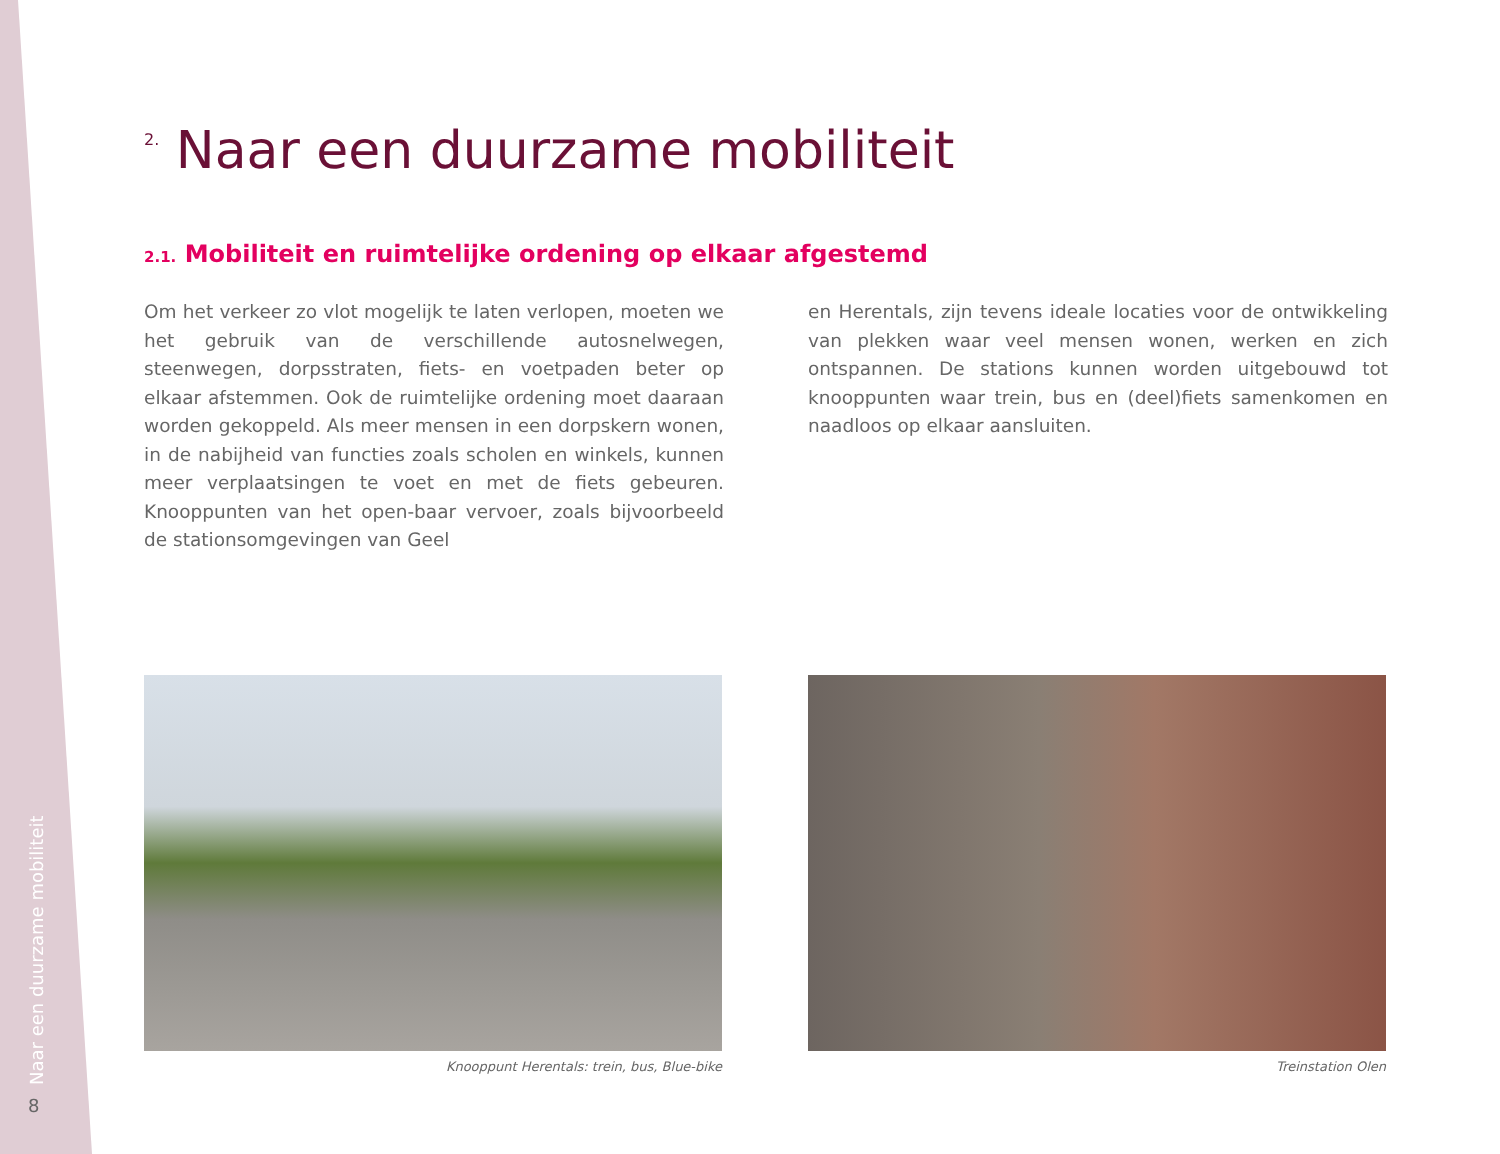<sup>2.</sup> Naar een duurzame mobiliteit
2.1. Mobiliteit en ruimtelijke ordening op elkaar afgestemd
Om het verkeer zo vlot mogelijk te laten verlopen, moeten we het gebruik van de verschillende autosnelwegen, steenwegen, dorpsstraten, fiets- en voetpaden beter op elkaar afstemmen. Ook de ruimtelijke ordening moet daaraan worden gekoppeld. Als meer mensen in een dorpskern wonen, in de nabijheid van functies zoals scholen en winkels, kunnen meer verplaatsingen te voet en met de fiets gebeuren. Knooppunten van het open-baar vervoer, zoals bijvoorbeeld de stationsomgevingen van Geel
en Herentals, zijn tevens ideale locaties voor de ontwikkeling van plekken waar veel mensen wonen, werken en zich ontspannen. De stations kunnen worden uitgebouwd tot knooppunten waar trein, bus en (deel)fiets samenkomen en naadloos op elkaar aansluiten.
Knooppunt Herentals: trein, bus, Blue-bike Treinstation Olen
Naar een duurzame mobiliteit
8